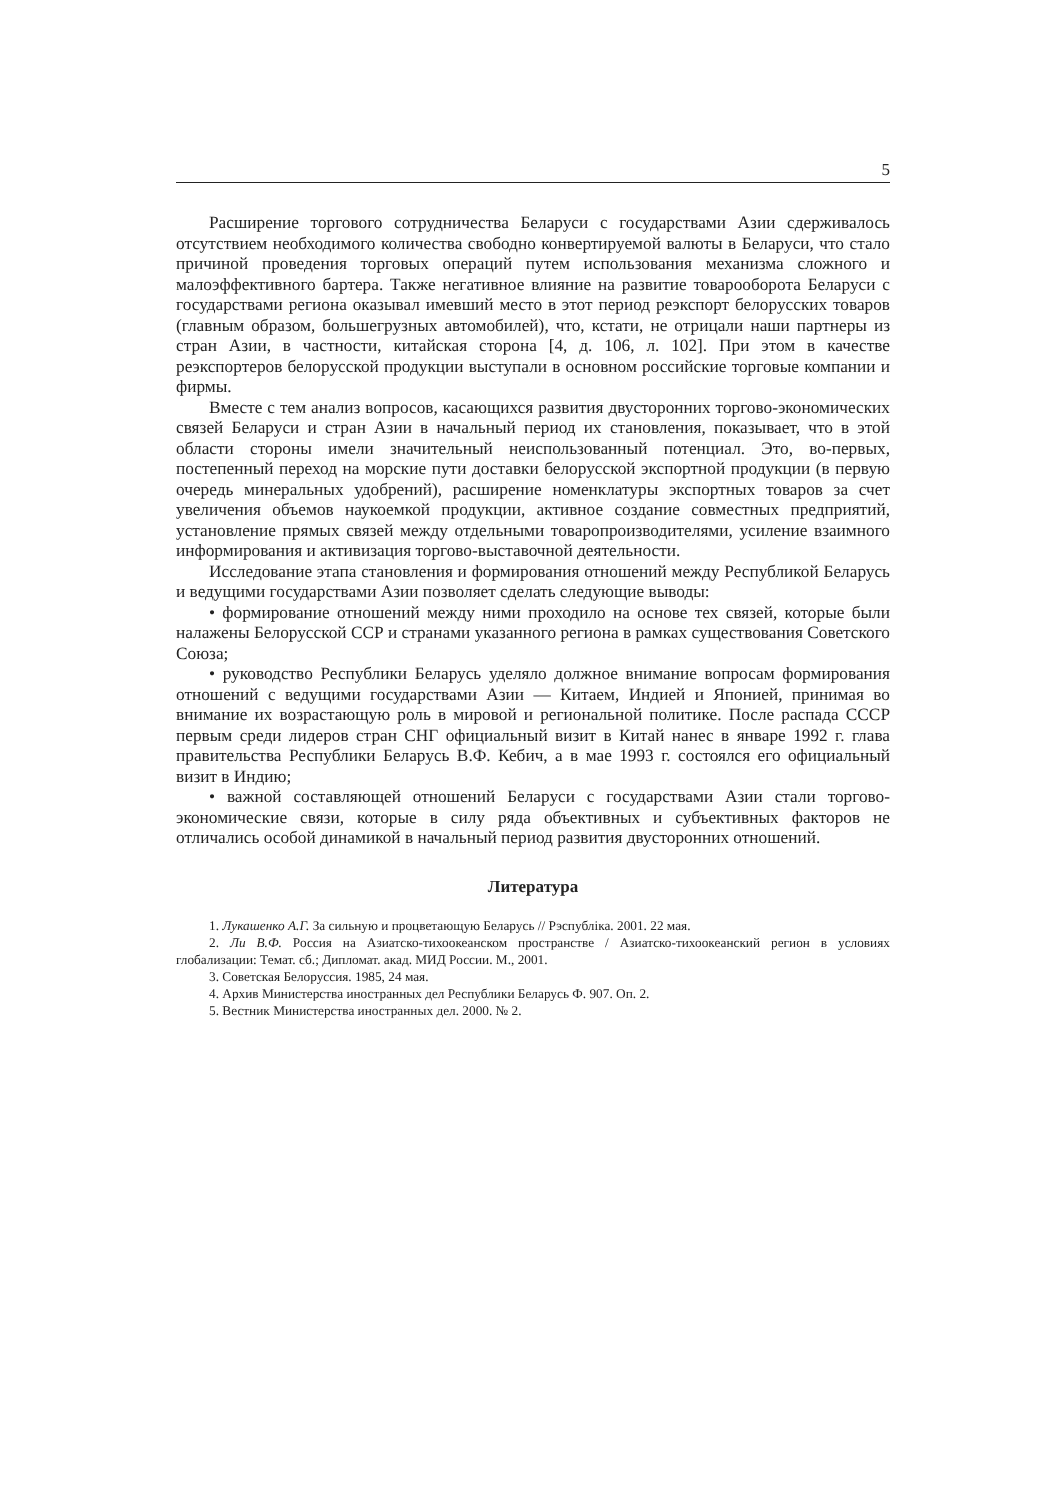5
Расширение торгового сотрудничества Беларуси с государствами Азии сдерживалось отсутствием необходимого количества свободно конвертируемой валюты в Беларуси, что стало причиной проведения торговых операций путем использования механизма сложного и малоэффективного бартера. Также негативное влияние на развитие товарооборота Беларуси с государствами региона оказывал имевший место в этот период реэкспорт белорусских товаров (главным образом, большегрузных автомобилей), что, кстати, не отрицали наши партнеры из стран Азии, в частности, китайская сторона [4, д. 106, л. 102]. При этом в качестве реэкспортеров белорусской продукции выступали в основном российские торговые компании и фирмы.
Вместе с тем анализ вопросов, касающихся развития двусторонних торгово-экономических связей Беларуси и стран Азии в начальный период их становления, показывает, что в этой области стороны имели значительный неиспользованный потенциал. Это, во-первых, постепенный переход на морские пути доставки белорусской экспортной продукции (в первую очередь минеральных удобрений), расширение номенклатуры экспортных товаров за счет увеличения объемов наукоемкой продукции, активное создание совместных предприятий, установление прямых связей между отдельными товаропроизводителями, усиление взаимного информирования и активизация торгово-выставочной деятельности.
Исследование этапа становления и формирования отношений между Республикой Беларусь и ведущими государствами Азии позволяет сделать следующие выводы:
• формирование отношений между ними проходило на основе тех связей, которые были налажены Белорусской ССР и странами указанного региона в рамках существования Советского Союза;
• руководство Республики Беларусь уделяло должное внимание вопросам формирования отношений с ведущими государствами Азии — Китаем, Индией и Японией, принимая во внимание их возрастающую роль в мировой и региональной политике. После распада СССР первым среди лидеров стран СНГ официальный визит в Китай нанес в январе 1992 г. глава правительства Республики Беларусь В.Ф. Кебич, а в мае 1993 г. состоялся его официальный визит в Индию;
• важной составляющей отношений Беларуси с государствами Азии стали торгово-экономические связи, которые в силу ряда объективных и субъективных факторов не отличались особой динамикой в начальный период развития двусторонних отношений.
Литература
1. Лукашенко А.Г. За сильную и процветающую Беларусь // Рэспубліка. 2001. 22 мая.
2. Ли В.Ф. Россия на Азиатско-тихоокеанском пространстве / Азиатско-тихоокеанский регион в условиях глобализации: Темат. сб.; Дипломат. акад. МИД России. М., 2001.
3. Советская Белоруссия. 1985, 24 мая.
4. Архив Министерства иностранных дел Республики Беларусь Ф. 907. Оп. 2.
5. Вестник Министерства иностранных дел. 2000. № 2.